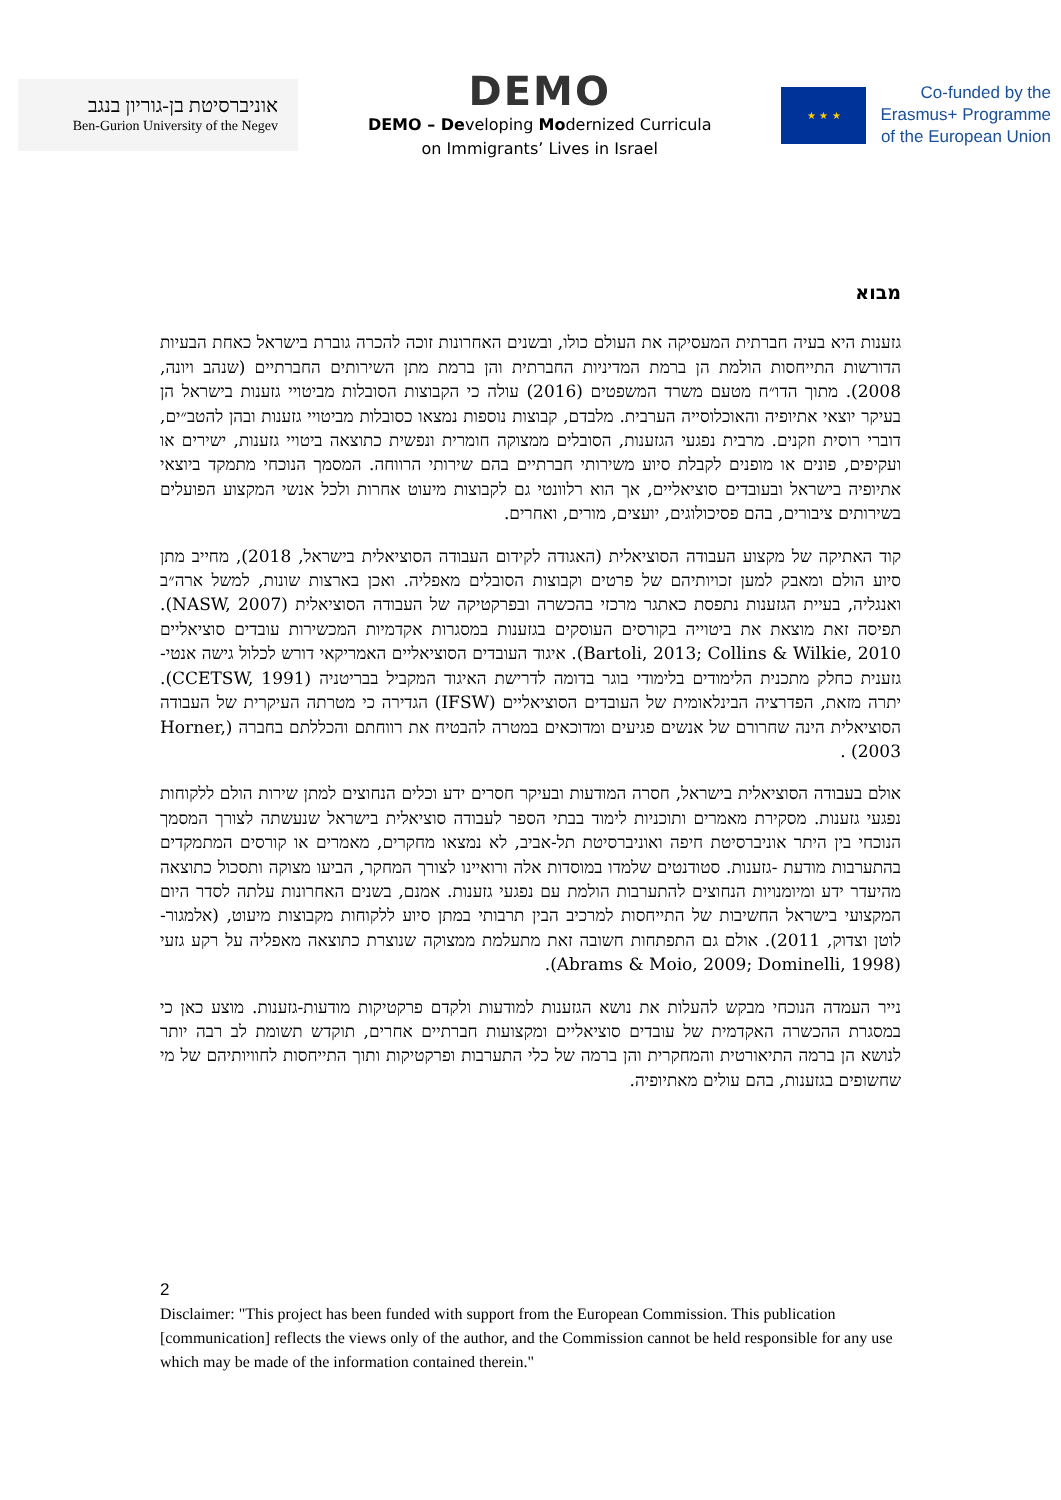אוניברסיטת בן-גוריון בנגב
Ben-Gurion University of the Negev
DEMO
DEMO – Developing Modernized Curricula
on Immigrants’ Lives in Israel
★ ★ ★
Co-funded by the
Erasmus+ Programme
of the European Union
מבוא
גזענות היא בעיה חברתית המעסיקה את העולם כולו, ובשנים האחרונות זוכה להכרה גוברת בישראל כאחת הבעיות הדורשות התייחסות הולמת הן ברמת המדיניות החברתית והן ברמת מתן השירותים החברתיים (שנהב ויונה, 2008). מתוך הדו״ח מטעם משרד המשפטים (2016) עולה כי הקבוצות הסובלות מביטויי גזענות בישראל הן בעיקר יוצאי אתיופיה והאוכלוסייה הערבית. מלבדם, קבוצות נוספות נמצאו כסובלות מביטויי גזענות ובהן להטב״ים, דוברי רוסית וזקנים. מרבית נפגעי הגזענות, הסובלים ממצוקה חומרית ונפשית כתוצאה ביטויי גזענות, ישירים או ועקיפים, פונים או מופנים לקבלת סיוע משירותי חברתיים בהם שירותי הרווחה. המסמך הנוכחי מתמקד ביוצאי אתיופיה בישראל ובעובדים סוציאליים, אך הוא רלוונטי גם לקבוצות מיעוט אחרות ולכל אנשי המקצוע הפועלים בשירותים ציבורים, בהם פסיכולוגים, יועצים, מורים, ואחרים.
קוד האתיקה של מקצוע העבודה הסוציאלית (האגודה לקידום העבודה הסוציאלית בישראל, 2018), מחייב מתן סיוע הולם ומאבק למען זכויותיהם של פרטים וקבוצות הסובלים מאפליה. ואכן בארצות שונות, למשל ארה״ב ואנגליה, בעיית הגזענות נתפסת כאתגר מרכזי בהכשרה ובפרקטיקה של העבודה הסוציאלית (NASW, 2007). תפיסה זאת מוצאת את ביטוייה בקורסים העוסקים בגזענות במסגרות אקדמיות המכשירות עובדים סוציאליים Bartoli, 2013; Collins & Wilkie, 2010). איגוד העובדים הסוציאליים האמריקאי דורש לכלול גישה אנטי-גזענית כחלק מתכנית הלימודים בלימודי בוגר בדומה לדרישת האיגוד המקביל בבריטניה (CCETSW, 1991). יתרה מזאת, הפדרציה הבינלאומית של העובדים הסוציאליים (IFSW) הגדירה כי מטרתה העיקרית של העבודה הסוציאלית הינה שחרורם של אנשים פגיעים ומדוכאים במטרה להבטיח את רווחתם והכללתם בחברה (Horner, 2003) .
אולם בעבודה הסוציאלית בישראל, חסרה המודעות ובעיקר חסרים ידע וכלים הנחוצים למתן שירות הולם ללקוחות נפגעי גזענות. מסקירת מאמרים ותוכניות לימוד בבתי הספר לעבודה סוציאלית בישראל שנעשתה לצורך המסמך הנוכחי בין היתר אוניברסיטת חיפה ואוניברסיטת תל-אביב, לא נמצאו מחקרים, מאמרים או קורסים המתמקדים בהתערבות מודעת -גזענות. סטודנטים שלמדו במוסדות אלה ורואיינו לצורך המחקר, הביעו מצוקה ותסכול כתוצאה מהיעדר ידע ומיומנויות הנחוצים להתערבות הולמת עם נפגעי גזענות. אמנם, בשנים האחרונות עלתה לסדר היום המקצועי בישראל החשיבות של התייחסות למרכיב הבין תרבותי במתן סיוע ללקוחות מקבוצות מיעוט, (אלמגור- לוטן וצדוק, 2011). אולם גם התפתחות חשובה זאת מתעלמת ממצוקה שנוצרת כתוצאה מאפליה על רקע גזעי (Abrams & Moio, 2009; Dominelli, 1998).
נייר העמדה הנוכחי מבקש להעלות את נושא הגזענות למודעות ולקדם פרקטיקות מודעות-גזענות. מוצע כאן כי במסגרת ההכשרה האקדמית של עובדים סוציאליים ומקצועות חברתיים אחרים, תוקדש תשומת לב רבה יותר לנושא הן ברמה התיאורטית והמחקרית והן ברמה של כלי התערבות ופרקטיקות ותוך התייחסות לחוויותיהם של מי שחשופים בגזענות, בהם עולים מאתיופיה.
2
Disclaimer: "This project has been funded with support from the European Commission. This publication [communication] reflects the views only of the author, and the Commission cannot be held responsible for any use which may be made of the information contained therein."